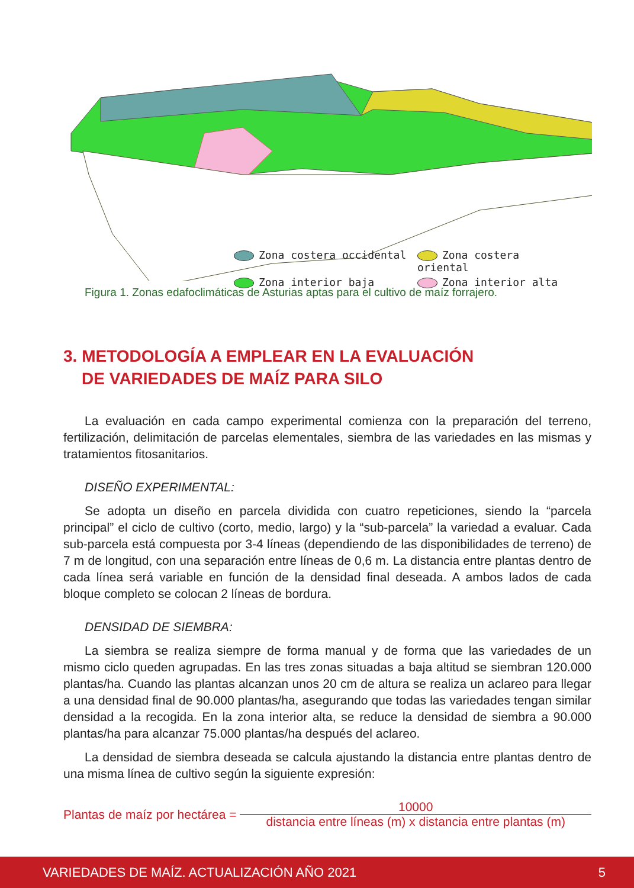Zona costera occidental
Zona costera oriental
Zona interior baja
Zona interior alta
Figura 1. Zonas edafoclimáticas de Asturias aptas para el cultivo de maíz forrajero.
3. METODOLOGÍA A EMPLEAR EN LA EVALUACIÓN
DE VARIEDADES DE MAÍZ PARA SILO
La evaluación en cada campo experimental comienza con la preparación del terreno, fertilización, delimitación de parcelas elementales, siembra de las variedades en las mismas y tratamientos fitosanitarios.
DISEÑO EXPERIMENTAL:
Se adopta un diseño en parcela dividida con cuatro repeticiones, siendo la “parcela principal” el ciclo de cultivo (corto, medio, largo) y la “sub-parcela” la variedad a evaluar. Cada sub-parcela está compuesta por 3-4 líneas (dependiendo de las disponibilidades de terreno) de 7 m de longitud, con una separación entre líneas de 0,6 m. La distancia entre plantas dentro de cada línea será variable en función de la densidad final deseada. A ambos lados de cada bloque completo se colocan 2 líneas de bordura.
DENSIDAD DE SIEMBRA:
La siembra se realiza siempre de forma manual y de forma que las variedades de un mismo ciclo queden agrupadas. En las tres zonas situadas a baja altitud se siembran 120.000 plantas/ha. Cuando las plantas alcanzan unos 20 cm de altura se realiza un aclareo para llegar a una densidad final de 90.000 plantas/ha, asegurando que todas las variedades tengan similar densidad a la recogida. En la zona interior alta, se reduce la densidad de siembra a 90.000 plantas/ha para alcanzar 75.000 plantas/ha después del aclareo.
La densidad de siembra deseada se calcula ajustando la distancia entre plantas dentro de una misma línea de cultivo según la siguiente expresión:
Plantas de maíz por hectárea =
10000
distancia entre líneas (m) x distancia entre plantas (m)
VARIEDADES DE MAÍZ. ACTUALIZACIÓN AÑO 2021 5